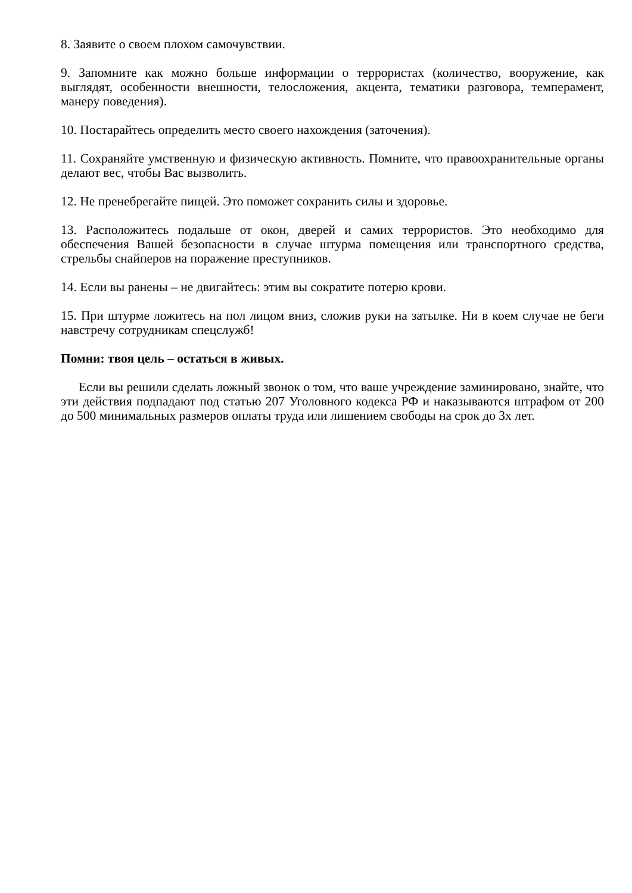8. Заявите о своем плохом самочувствии.
9. Запомните как можно больше информации о террористах (количество, вооружение, как выглядят, особенности внешности, телосложения, акцента, тематики разговора, темперамент, манеру поведения).
10. Постарайтесь определить место своего нахождения (заточения).
11. Сохраняйте умственную и физическую активность. Помните, что правоохранительные органы делают вес, чтобы Вас вызволить.
12. Не пренебрегайте пищей. Это поможет сохранить силы и здоровье.
13. Расположитесь подальше от окон, дверей и самих террористов. Это необходимо для обеспечения Вашей безопасности в случае штурма помещения или транспортного средства, стрельбы снайперов на поражение преступников.
14. Если вы ранены – не двигайтесь: этим вы сократите потерю крови.
15. При штурме ложитесь на пол лицом вниз, сложив руки на затылке. Ни в коем случае не беги навстречу сотрудникам спецслужб!
Помни: твоя цель – остаться в живых.
Если вы решили сделать ложный звонок о том, что ваше учреждение заминировано, знайте, что эти действия подпадают под статью 207 Уголовного кодекса РФ и наказываются штрафом от 200 до 500 минимальных размеров оплаты труда или лишением свободы на срок до 3х лет.